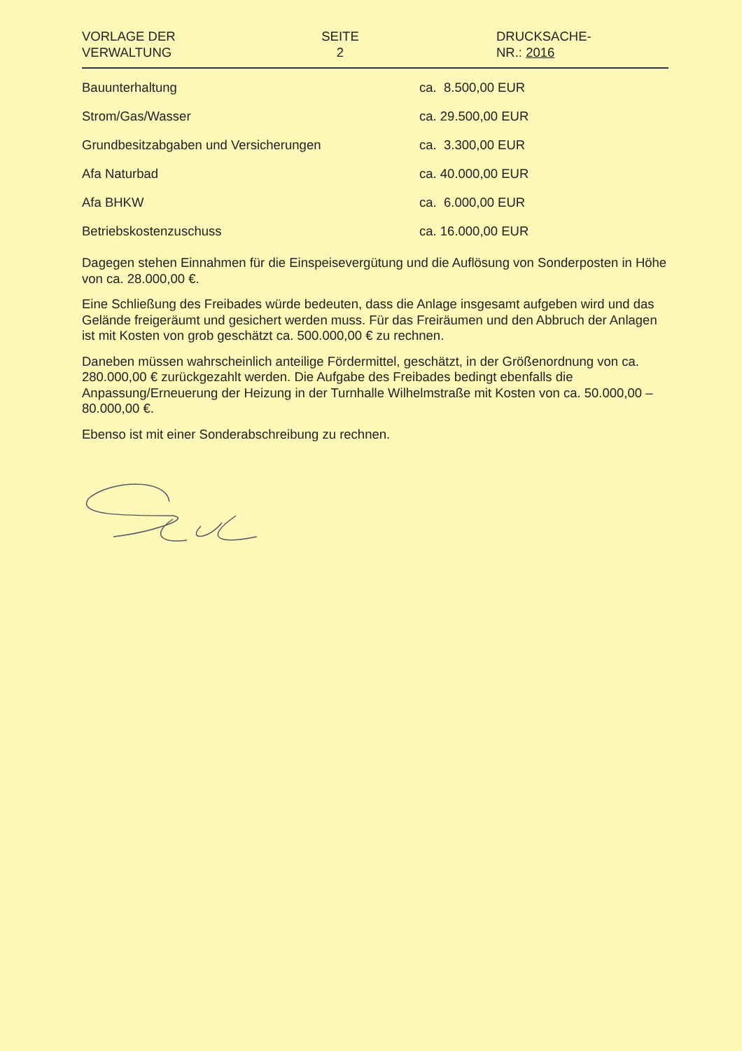VORLAGE DER
VERWALTUNG
SEITE
2
DRUCKSACHE-
NR.: 2016
| Bauunterhaltung | ca. 8.500,00 EUR |
| Strom/Gas/Wasser | ca. 29.500,00 EUR |
| Grundbesitzabgaben und Versicherungen | ca. 3.300,00 EUR |
| Afa Naturbad | ca. 40.000,00 EUR |
| Afa BHKW | ca. 6.000,00 EUR |
| Betriebskostenzuschuss | ca. 16.000,00 EUR |
Dagegen stehen Einnahmen für die Einspeisevergütung und die Auflösung von Sonderposten in Höhe von ca. 28.000,00 €.
Eine Schließung des Freibades würde bedeuten, dass die Anlage insgesamt aufgeben wird und das Gelände freigeräumt und gesichert werden muss. Für das Freiräumen und den Abbruch der Anlagen ist mit Kosten von grob geschätzt ca. 500.000,00 € zu rechnen.
Daneben müssen wahrscheinlich anteilige Fördermittel, geschätzt, in der Größenordnung von ca. 280.000,00 € zurückgezahlt werden. Die Aufgabe des Freibades bedingt ebenfalls die Anpassung/Erneuerung der Heizung in der Turnhalle Wilhelmstraße mit Kosten von ca. 50.000,00 – 80.000,00 €.
Ebenso ist mit einer Sonderabschreibung zu rechnen.